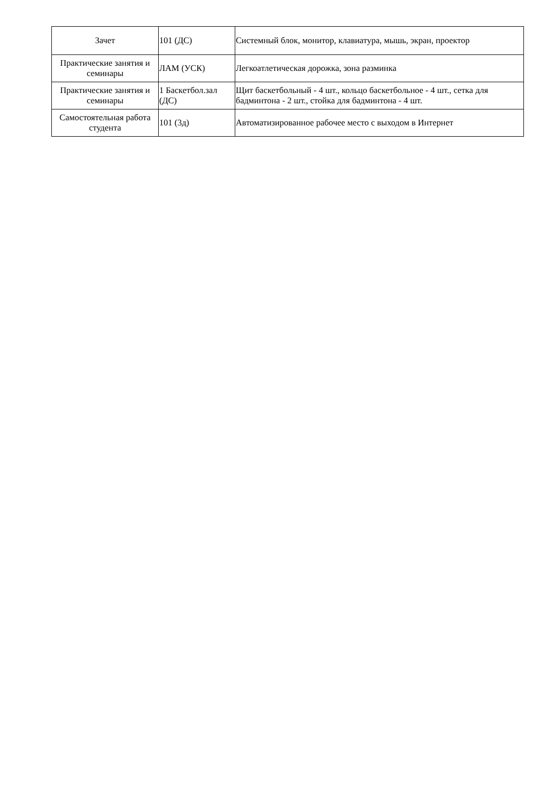| Зачет | 101 (ДС) | Системный блок, монитор, клавиатура, мышь, экран, проектор |
| Практические занятия и семинары | ЛАМ (УСК) | Легкоатлетическая дорожка, зона разминка |
| Практические занятия и семинары | 1 Баскетбол.зал (ДС) | Щит баскетбольный - 4 шт., кольцо баскетбольное - 4 шт., сетка для бадминтона - 2 шт., стойка для бадминтона - 4 шт. |
| Самостоятельная работа студента | 101 (3д) | Автоматизированное рабочее место с выходом в Интернет |